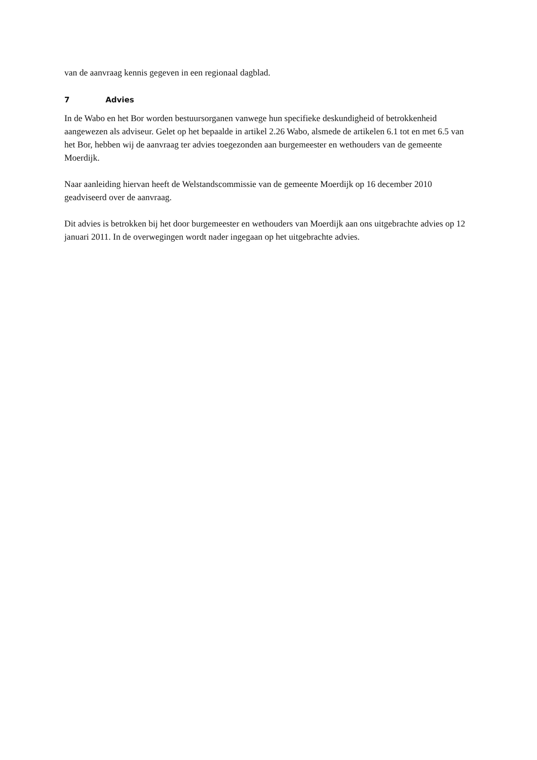van de aanvraag kennis gegeven in een regionaal dagblad.
7 Advies
In de Wabo en het Bor worden bestuursorganen vanwege hun specifieke deskundigheid of betrokkenheid aangewezen als adviseur. Gelet op het bepaalde in artikel 2.26 Wabo, alsmede de artikelen 6.1 tot en met 6.5 van het Bor, hebben wij de aanvraag ter advies toegezonden aan burgemeester en wethouders van de gemeente Moerdijk.
Naar aanleiding hiervan heeft de Welstandscommissie van de gemeente Moerdijk op 16 december 2010 geadviseerd over de aanvraag.
Dit advies is betrokken bij het door burgemeester en wethouders van Moerdijk aan ons uitgebrachte advies op 12 januari 2011. In de overwegingen wordt nader ingegaan op het uitgebrachte advies.